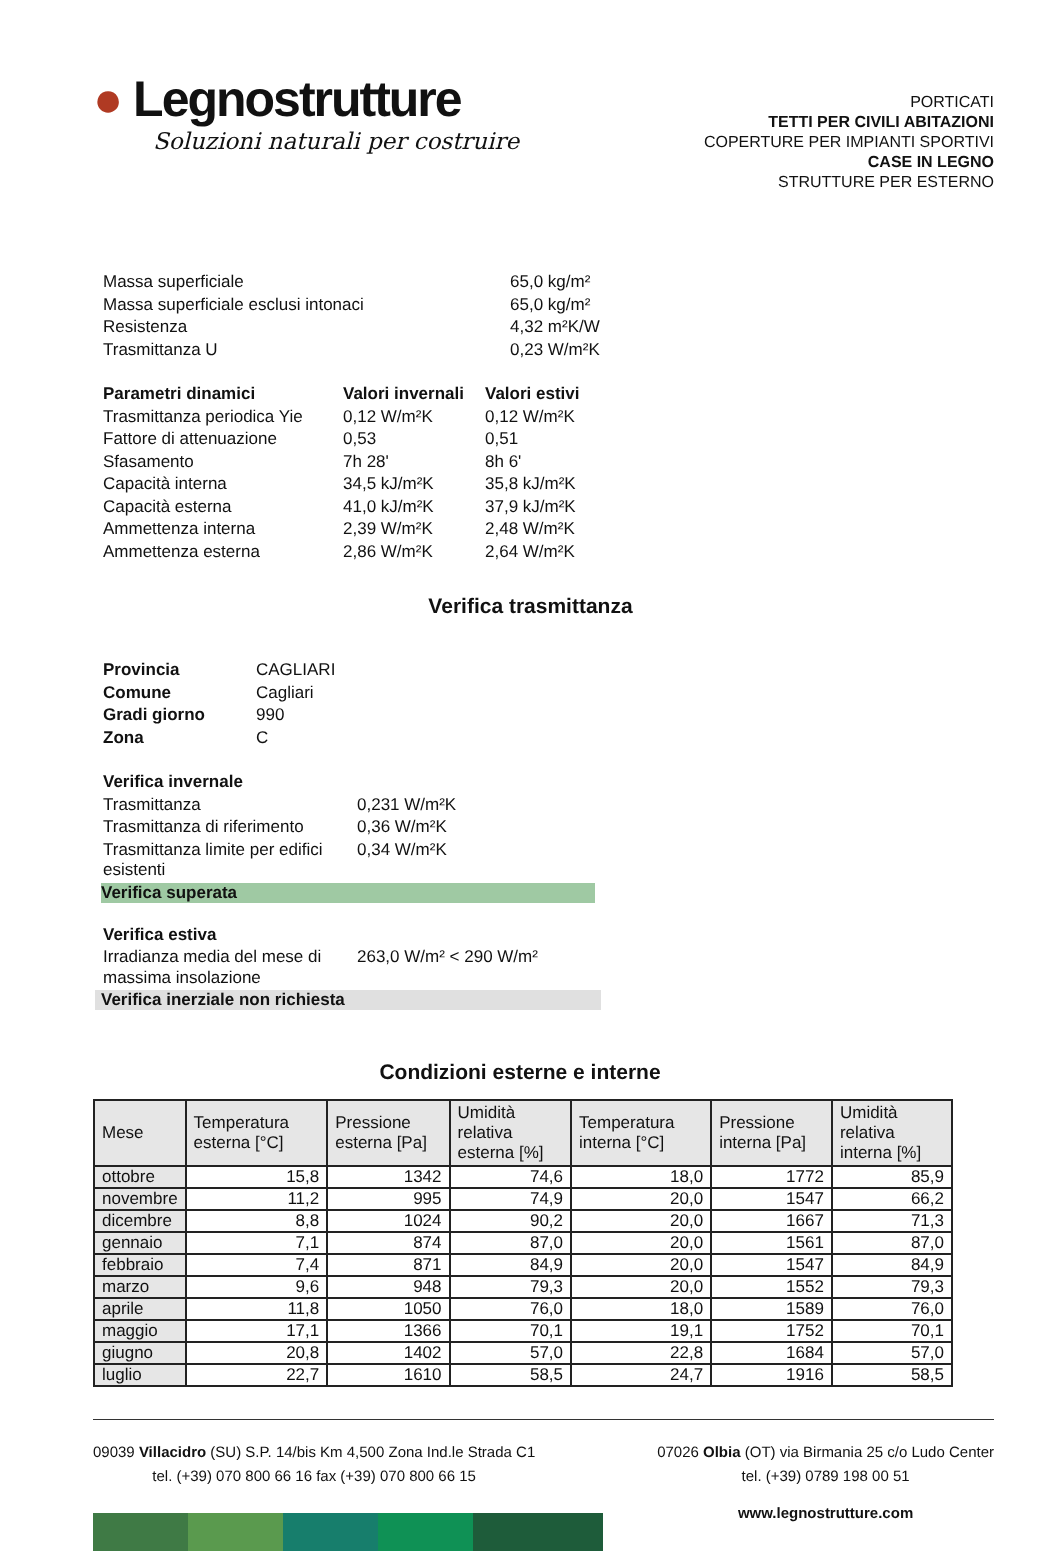● Legnostrutture
Soluzioni naturali per costruire
PORTICATI
TETTI PER CIVILI ABITAZIONI
COPERTURE PER IMPIANTI SPORTIVI
CASE IN LEGNO
STRUTTURE PER ESTERNO
| Massa superficiale | 65,0 kg/m² |
| Massa superficiale esclusi intonaci | 65,0 kg/m² |
| Resistenza | 4,32 m²K/W |
| Trasmittanza U | 0,23 W/m²K |
| Parametri dinamici | Valori invernali | Valori estivi |
| Trasmittanza periodica Yie | 0,12 W/m²K | 0,12 W/m²K |
| Fattore di attenuazione | 0,53 | 0,51 |
| Sfasamento | 7h 28' | 8h 6' |
| Capacità interna | 34,5 kJ/m²K | 35,8 kJ/m²K |
| Capacità esterna | 41,0 kJ/m²K | 37,9 kJ/m²K |
| Ammettenza interna | 2,39 W/m²K | 2,48 W/m²K |
| Ammettenza esterna | 2,86 W/m²K | 2,64 W/m²K |
Verifica trasmittanza
| Provincia | CAGLIARI |
| Comune | Cagliari |
| Gradi giorno | 990 |
| Zona | C |
| Verifica invernale | |
| Trasmittanza | 0,231 W/m²K |
| Trasmittanza di riferimento | 0,36 W/m²K |
| Trasmittanza limite per edifici esistenti | 0,34 W/m²K |
Verifica superata
| Verifica estiva | |
| Irradianza media del mese di massima insolazione | 263,0 W/m² < 290 W/m² |
Verifica inerziale non richiesta
Condizioni esterne e interne
| Mese | Temperatura esterna [°C] | Pressione esterna [Pa] | Umidità relativa esterna [%] | Temperatura interna [°C] | Pressione interna [Pa] | Umidità relativa interna [%] |
| --- | --- | --- | --- | --- | --- | --- |
| ottobre | 15,8 | 1342 | 74,6 | 18,0 | 1772 | 85,9 |
| novembre | 11,2 | 995 | 74,9 | 20,0 | 1547 | 66,2 |
| dicembre | 8,8 | 1024 | 90,2 | 20,0 | 1667 | 71,3 |
| gennaio | 7,1 | 874 | 87,0 | 20,0 | 1561 | 87,0 |
| febbraio | 7,4 | 871 | 84,9 | 20,0 | 1547 | 84,9 |
| marzo | 9,6 | 948 | 79,3 | 20,0 | 1552 | 79,3 |
| aprile | 11,8 | 1050 | 76,0 | 18,0 | 1589 | 76,0 |
| maggio | 17,1 | 1366 | 70,1 | 19,1 | 1752 | 70,1 |
| giugno | 20,8 | 1402 | 57,0 | 22,8 | 1684 | 57,0 |
| luglio | 22,7 | 1610 | 58,5 | 24,7 | 1916 | 58,5 |
09039 Villacidro (SU) S.P. 14/bis Km 4,500 Zona Ind.le Strada C1
tel. (+39) 070 800 66 16 fax (+39) 070 800 66 15
07026 Olbia (OT) via Birmania 25 c/o Ludo Center
tel. (+39) 0789 198 00 51
www.legnostrutture.com